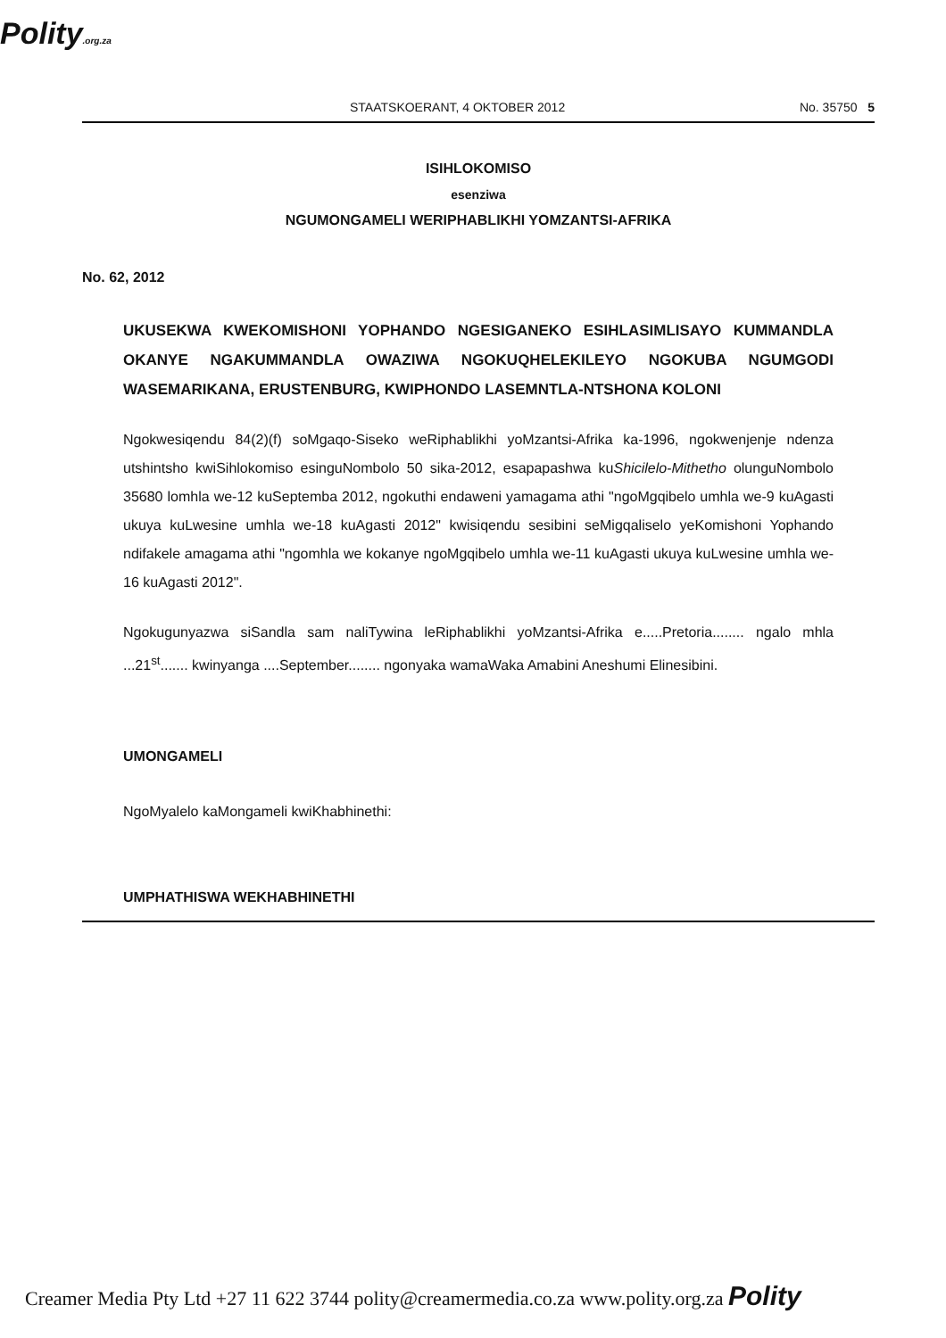Polity.org.za
STAATSKOERANT, 4 OKTOBER 2012 No. 35750 5
ISIHLOKOMISO
esenziwa
NGUMONGAMELI WERIPHABLIKHI YOMZANTSI-AFRIKA
No. 62, 2012
UKUSEKWA KWEKOMISHONI YOPHANDO NGESIGANEKO ESIHLASIMLISAYO KUMMANDLA OKANYE NGAKUMMANDLA OWAZIWA NGOKUQHELEKILEYO NGOKUBA NGUMGODI WASEMARIKANA, ERUSTENBURG, KWIPHONDO LASEMNTLA-NTSHONA KOLONI
Ngokwesiqendu 84(2)(f) soMgaqo-Siseko weRiphablikhi yoMzantsi-Afrika ka-1996, ngokwenjenje ndenza utshintsho kwiSihlokomiso esinguNombolo 50 sika-2012, esapapashwa kuShicilelo-Mithetho olunguNombolo 35680 lomhla we-12 kuSeptemba 2012, ngokuthi endaweni yamagama athi "ngoMgqibelo umhla we-9 kuAgasti ukuya kuLwesine umhla we-18 kuAgasti 2012" kwisiqendu sesibini seMigqaliselo yeKomishoni Yophando ndifakele amagama athi "ngomhla we kokanye ngoMgqibelo umhla we-11 kuAgasti ukuya kuLwesine umhla we-16 kuAgasti 2012".
Ngokugunyazwa siSandla sam naliTywina leRiphablikhi yoMzantsi-Afrika e.....Pretoria........ ngalo mhla ...21<sup>st</sup>....... kwinyanga ....September........ ngonyaka wamaWaka Amabini Aneshumi Elinesibini.
UMONGAMELI
NgoMyalelo kaMongameli kwiKhabhinethi:
UMPHATHISWA WEKHABHINETHI
Creamer Media Pty Ltd +27 11 622 3744 polity@creamermedia.co.za www.polity.org.za Polity